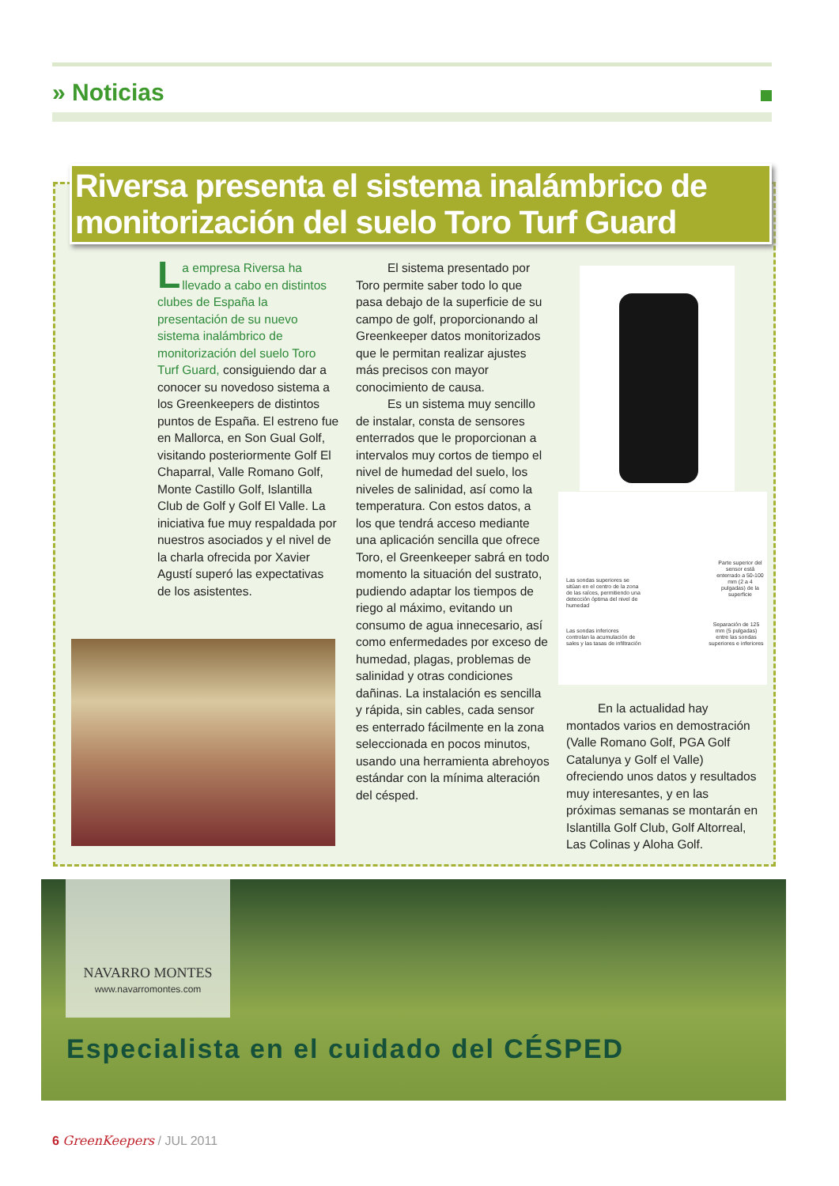» Noticias
Riversa presenta el sistema inalámbrico de monitorización del suelo Toro Turf Guard
La empresa Riversa ha llevado a cabo en distintos clubes de España la presentación de su nuevo sistema inalámbrico de monitorización del suelo Toro Turf Guard, consiguiendo dar a conocer su novedoso sistema a los Greenkeepers de distintos puntos de España. El estreno fue en Mallorca, en Son Gual Golf, visitando posteriormente Golf El Chaparral, Valle Romano Golf, Monte Castillo Golf, Islantilla Club de Golf y Golf El Valle. La iniciativa fue muy respaldada por nuestros asociados y el nivel de la charla ofrecida por Xavier Agustí superó las expectativas de los asistentes.
El sistema presentado por Toro permite saber todo lo que pasa debajo de la superficie de su campo de golf, proporcionando al Greenkeeper datos monitorizados que le permitan realizar ajustes más precisos con mayor conocimiento de causa.
Es un sistema muy sencillo de instalar, consta de sensores enterrados que le proporcionan a intervalos muy cortos de tiempo el nivel de humedad del suelo, los niveles de salinidad, así como la temperatura. Con estos datos, a los que tendrá acceso mediante una aplicación sencilla que ofrece Toro, el Greenkeeper sabrá en todo momento la situación del sustrato, pudiendo adaptar los tiempos de riego al máximo, evitando un consumo de agua innecesario, así como enfermedades por exceso de humedad, plagas, problemas de salinidad y otras condiciones dañinas. La instalación es sencilla y rápida, sin cables, cada sensor es enterrado fácilmente en la zona seleccionada en pocos minutos, usando una herramienta abrehoyos estándar con la mínima alteración del césped.
Las sondas superiores se sitúan en el centro de la zona de las raíces, permitiendo una detección óptima del nivel de humedad
Parte superior del sensor está enterrado a 50-100 mm (2 a 4 pulgadas) de la superficie
Las sondas inferiores controlan la acumulación de sales y las tasas de infiltración
Separación de 125 mm (5 pulgadas) entre las sondas superiores e inferiores
En la actualidad hay montados varios en demostración (Valle Romano Golf, PGA Golf Catalunya y Golf el Valle) ofreciendo unos datos y resultados muy interesantes, y en las próximas semanas se montarán en Islantilla Golf Club, Golf Altorreal, Las Colinas y Aloha Golf.
NAVARRO MONTES
www.navarromontes.com
Especialista en el cuidado del CÉSPED
6 GreenKeepers / JUL 2011